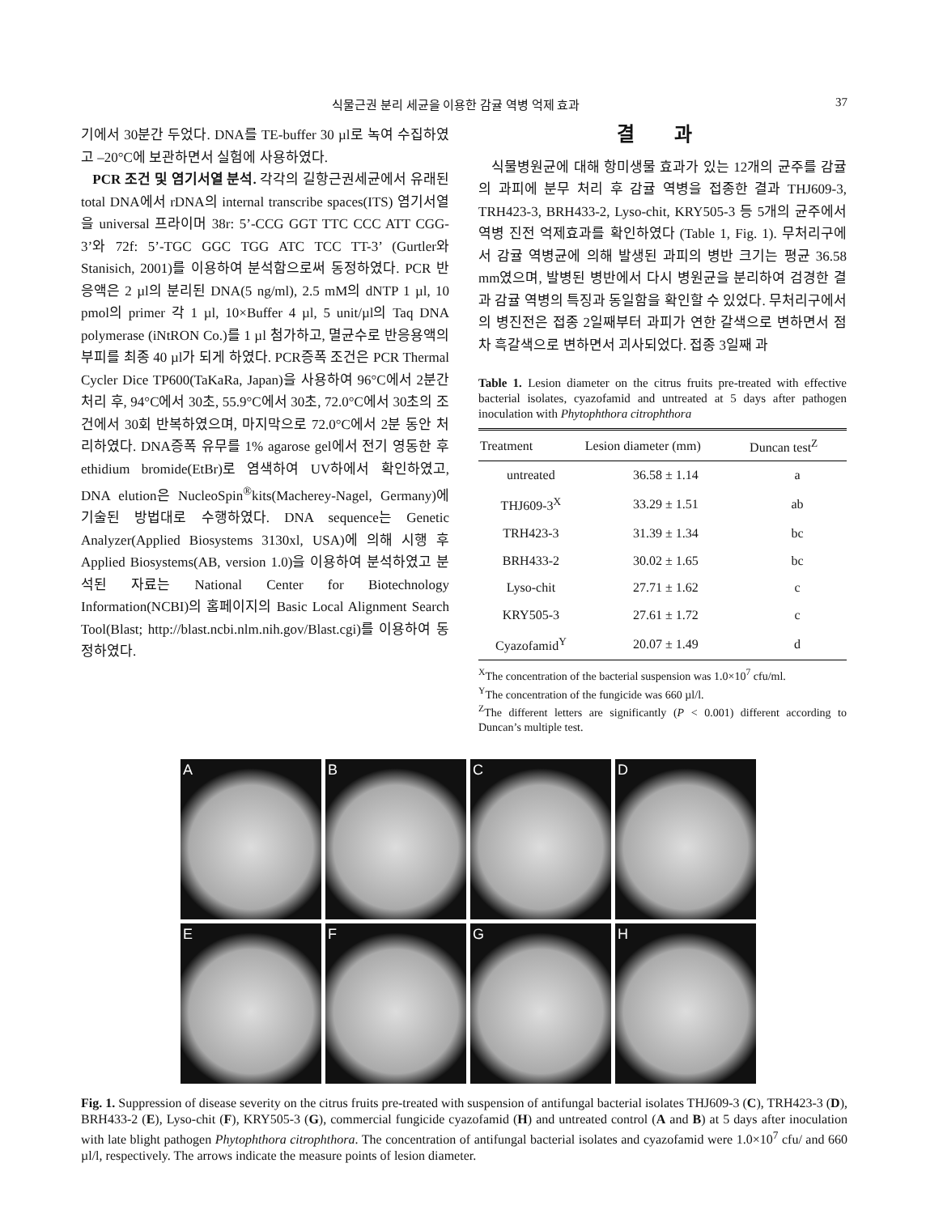식물근권 분리 세균을 이용한 감귤 역병 억제 효과 37
기에서 30분간 두었다. DNA를 TE-buffer 30 µl로 녹여 수집하였고 –20°C에 보관하면서 실험에 사용하였다.
PCR 조건 및 염기서열 분석. 각각의 길항근권세균에서 유래된 total DNA에서 rDNA의 internal transcribe spaces(ITS) 염기서열을 universal 프라이머 38r: 5’-CCG GGT TTC CCC ATT CGG-3’와 72f: 5’-TGC GGC TGG ATC TCC TT-3’ (Gurtler와 Stanisich, 2001)를 이용하여 분석함으로써 동정하였다. PCR 반응액은 2 µl의 분리된 DNA(5 ng/ml), 2.5 mM의 dNTP 1 µl, 10 pmol의 primer 각 1 µl, 10×Buffer 4 µl, 5 unit/µl의 Taq DNA polymerase (iNtRON Co.)를 1 µl 첨가하고, 멸균수로 반응용액의 부피를 최종 40 µl가 되게 하였다. PCR증폭 조건은 PCR Thermal Cycler Dice TP600(TaKaRa, Japan)을 사용하여 96°C에서 2분간 처리 후, 94°C에서 30초, 55.9°C에서 30초, 72.0°C에서 30초의 조건에서 30회 반복하였으며, 마지막으로 72.0°C에서 2분 동안 처리하였다. DNA증폭 유무를 1% agarose gel에서 전기 영동한 후 ethidium bromide(EtBr)로 염색하여 UV하에서 확인하였고, DNA elution은 NucleoSpin<sup>®</sup>kits(Macherey-Nagel, Germany)에 기술된 방법대로 수행하였다. DNA sequence는 Genetic Analyzer(Applied Biosystems 3130xl, USA)에 의해 시행 후 Applied Biosystems(AB, version 1.0)을 이용하여 분석하였고 분석된 자료는 National Center for Biotechnology Information(NCBI)의 홈페이지의 Basic Local Alignment Search Tool(Blast; http://blast.ncbi.nlm.nih.gov/Blast.cgi)를 이용하여 동정하였다.
결 과
식물병원균에 대해 항미생물 효과가 있는 12개의 균주를 감귤의 과피에 분무 처리 후 감귤 역병을 접종한 결과 THJ609-3, TRH423-3, BRH433-2, Lyso-chit, KRY505-3 등 5개의 균주에서 역병 진전 억제효과를 확인하였다 (Table 1, Fig. 1). 무처리구에서 감귤 역병균에 의해 발생된 과피의 병반 크기는 평균 36.58 mm였으며, 발병된 병반에서 다시 병원균을 분리하여 검경한 결과 감귤 역병의 특징과 동일함을 확인할 수 있었다. 무처리구에서의 병진전은 접종 2일째부터 과피가 연한 갈색으로 변하면서 점차 흑갈색으로 변하면서 괴사되었다. 접종 3일째 과
Table 1. Lesion diameter on the citrus fruits pre-treated with effective bacterial isolates, cyazofamid and untreated at 5 days after pathogen inoculation with Phytophthora citrophthora
| Treatment | Lesion diameter (mm) | Duncan test<sup>Z</sup> |
| --- | --- | --- |
| untreated | 36.58 ± 1.14 | a |
| THJ609-3<sup>X</sup> | 33.29 ± 1.51 | ab |
| TRH423-3 | 31.39 ± 1.34 | bc |
| BRH433-2 | 30.02 ± 1.65 | bc |
| Lyso-chit | 27.71 ± 1.62 | c |
| KRY505-3 | 27.61 ± 1.72 | c |
| Cyazofamid<sup>Y</sup> | 20.07 ± 1.49 | d |
<sup>X</sup>The concentration of the bacterial suspension was 1.0×10<sup>7</sup> cfu/ml.
<sup>Y</sup>The concentration of the fungicide was 660 µl/l.
<sup>Z</sup>The different letters are significantly (P < 0.001) different according to Duncan’s multiple test.
A
B
C
D
E
F
G
H
Fig. 1. Suppression of disease severity on the citrus fruits pre-treated with suspension of antifungal bacterial isolates THJ609-3 (C), TRH423-3 (D), BRH433-2 (E), Lyso-chit (F), KRY505-3 (G), commercial fungicide cyazofamid (H) and untreated control (A and B) at 5 days after inoculation with late blight pathogen Phytophthora citrophthora. The concentration of antifungal bacterial isolates and cyazofamid were 1.0×10<sup>7</sup> cfu/ and 660 µl/l, respectively. The arrows indicate the measure points of lesion diameter.